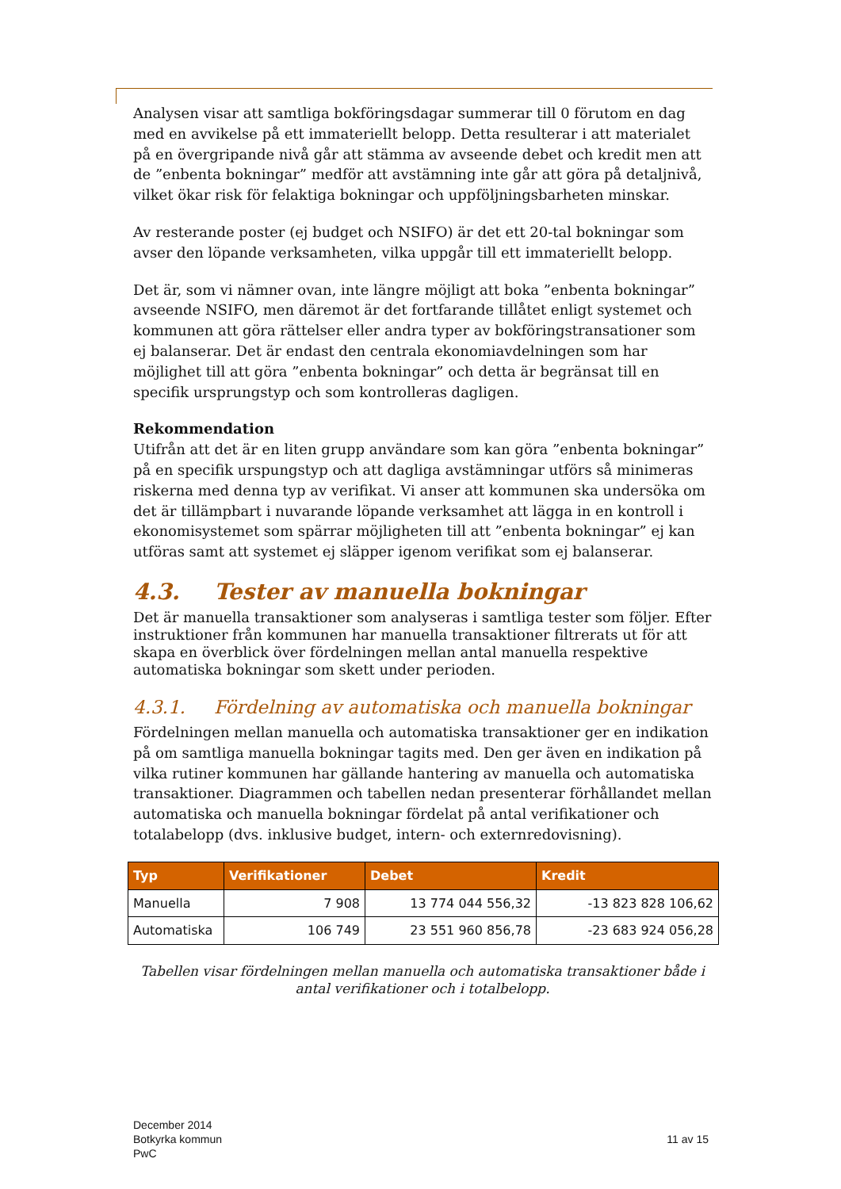Analysen visar att samtliga bokföringsdagar summerar till 0 förutom en dag med en avvikelse på ett immateriellt belopp. Detta resulterar i att materialet på en övergripande nivå går att stämma av avseende debet och kredit men att de ”enbenta bokningar” medför att avstämning inte går att göra på detaljnivå, vilket ökar risk för felaktiga bokningar och uppföljningsbarheten minskar.
Av resterande poster (ej budget och NSIFO) är det ett 20-tal bokningar som avser den löpande verksamheten, vilka uppgår till ett immateriellt belopp.
Det är, som vi nämner ovan, inte längre möjligt att boka ”enbenta bokningar” avseende NSIFO, men däremot är det fortfarande tillåtet enligt systemet och kommunen att göra rättelser eller andra typer av bokföringstransationer som ej balanserar. Det är endast den centrala ekonomiavdelningen som har möjlighet till att göra ”enbenta bokningar” och detta är begränsat till en specifik ursprungstyp och som kontrolleras dagligen.
Rekommendation
Utifrån att det är en liten grupp användare som kan göra ”enbenta bokningar” på en specifik urspungstyp och att dagliga avstämningar utförs så minimeras riskerna med denna typ av verifikat. Vi anser att kommunen ska undersöka om det är tillämpbart i nuvarande löpande verksamhet att lägga in en kontroll i ekonomisystemet som spärrar möjligheten till att ”enbenta bokningar” ej kan utföras samt att systemet ej släpper igenom verifikat som ej balanserar.
4.3. Tester av manuella bokningar
Det är manuella transaktioner som analyseras i samtliga tester som följer. Efter instruktioner från kommunen har manuella transaktioner filtrerats ut för att skapa en överblick över fördelningen mellan antal manuella respektive automatiska bokningar som skett under perioden.
4.3.1. Fördelning av automatiska och manuella bokningar
Fördelningen mellan manuella och automatiska transaktioner ger en indikation på om samtliga manuella bokningar tagits med. Den ger även en indikation på vilka rutiner kommunen har gällande hantering av manuella och automatiska transaktioner. Diagrammen och tabellen nedan presenterar förhållandet mellan automatiska och manuella bokningar fördelat på antal verifikationer och totalabelopp (dvs. inklusive budget, intern- och externredovisning).
| Typ | Verifikationer | Debet | Kredit |
| --- | --- | --- | --- |
| Manuella | 7 908 | 13 774 044 556,32 | -13 823 828 106,62 |
| Automatiska | 106 749 | 23 551 960 856,78 | -23 683 924 056,28 |
Tabellen visar fördelningen mellan manuella och automatiska transaktioner både i antal verifikationer och i totalbelopp.
December 2014
Botkyrka kommun
PwC
11 av 15